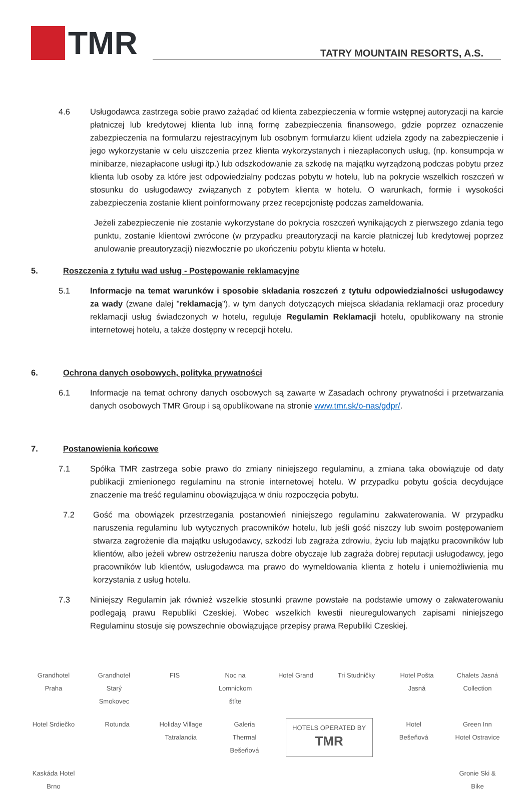TMR
TATRY MOUNTAIN RESORTS, A.S.
4.6 Usługodawca zastrzega sobie prawo zażądać od klienta zabezpieczenia w formie wstępnej autoryzacji na karcie płatniczej lub kredytowej klienta lub inną formę zabezpieczenia finansowego, gdzie poprzez oznaczenie zabezpieczenia na formularzu rejestracyjnym lub osobnym formularzu klient udziela zgody na zabezpieczenie i jego wykorzystanie w celu uiszczenia przez klienta wykorzystanych i niezapłaconych usług, (np. konsumpcja w minibarze, niezapłacone usługi itp.) lub odszkodowanie za szkodę na majątku wyrządzoną podczas pobytu przez klienta lub osoby za które jest odpowiedzialny podczas pobytu w hotelu, lub na pokrycie wszelkich roszczeń w stosunku do usługodawcy związanych z pobytem klienta w hotelu. O warunkach, formie i wysokości zabezpieczenia zostanie klient poinformowany przez recepcjonistę podczas zameldowania.
Jeżeli zabezpieczenie nie zostanie wykorzystane do pokrycia roszczeń wynikających z pierwszego zdania tego punktu, zostanie klientowi zwrócone (w przypadku preautoryzacji na karcie płatniczej lub kredytowej poprzez anulowanie preautoryzacji) niezwłocznie po ukończeniu pobytu klienta w hotelu.
5. Roszczenia z tytułu wad usług - Postępowanie reklamacyjne
5.1 Informacje na temat warunków i sposobie składania roszczeń z tytułu odpowiedzialności usługodawcy za wady (zwane dalej "reklamacją"), w tym danych dotyczących miejsca składania reklamacji oraz procedury reklamacji usług świadczonych w hotelu, reguluje Regulamin Reklamacji hotelu, opublikowany na stronie internetowej hotelu, a także dostępny w recepcji hotelu.
6. Ochrona danych osobowych, polityka prywatności
6.1 Informacje na temat ochrony danych osobowych są zawarte w Zasadach ochrony prywatności i przetwarzania danych osobowych TMR Group i są opublikowane na stronie www.tmr.sk/o-nas/gdpr/.
7. Postanowienia końcowe
7.1 Spółka TMR zastrzega sobie prawo do zmiany niniejszego regulaminu, a zmiana taka obowiązuje od daty publikacji zmienionego regulaminu na stronie internetowej hotelu. W przypadku pobytu gościa decydujące znaczenie ma treść regulaminu obowiązująca w dniu rozpoczęcia pobytu.
7.2 Gość ma obowiązek przestrzegania postanowień niniejszego regulaminu zakwaterowania. W przypadku naruszenia regulaminu lub wytycznych pracowników hotelu, lub jeśli gość niszczy lub swoim postępowaniem stwarza zagrożenie dla majątku usługodawcy, szkodzi lub zagraża zdrowiu, życiu lub majątku pracowników lub klientów, albo jeżeli wbrew ostrzeżeniu narusza dobre obyczaje lub zagraża dobrej reputacji usługodawcy, jego pracowników lub klientów, usługodawca ma prawo do wymeldowania klienta z hotelu i uniemożliwienia mu korzystania z usług hotelu.
7.3 Niniejszy Regulamin jak również wszelkie stosunki prawne powstałe na podstawie umowy o zakwaterowaniu podlegają prawu Republiki Czeskiej. Wobec wszelkich kwestii nieuregulowanych zapisami niniejszego Regulaminu stosuje się powszechnie obowiązujące przepisy prawa Republiki Czeskiej.
Grandhotel Praha Grandhotel Starý Smokovec FIS Noc na Lomnickom štíte Hotel Grand Tri Studničky Hotel Pošta Jasná Chalets Jasná Collection Hotel Srdiečko Rotunda Holiday Village Tatralandia Galeria Thermal Bešeňová HOTELS OPERATED BY TMR Hotel Bešeňová Green Inn Hotel Ostravice Kaskáda Hotel Brno Gronie Ski & Bike